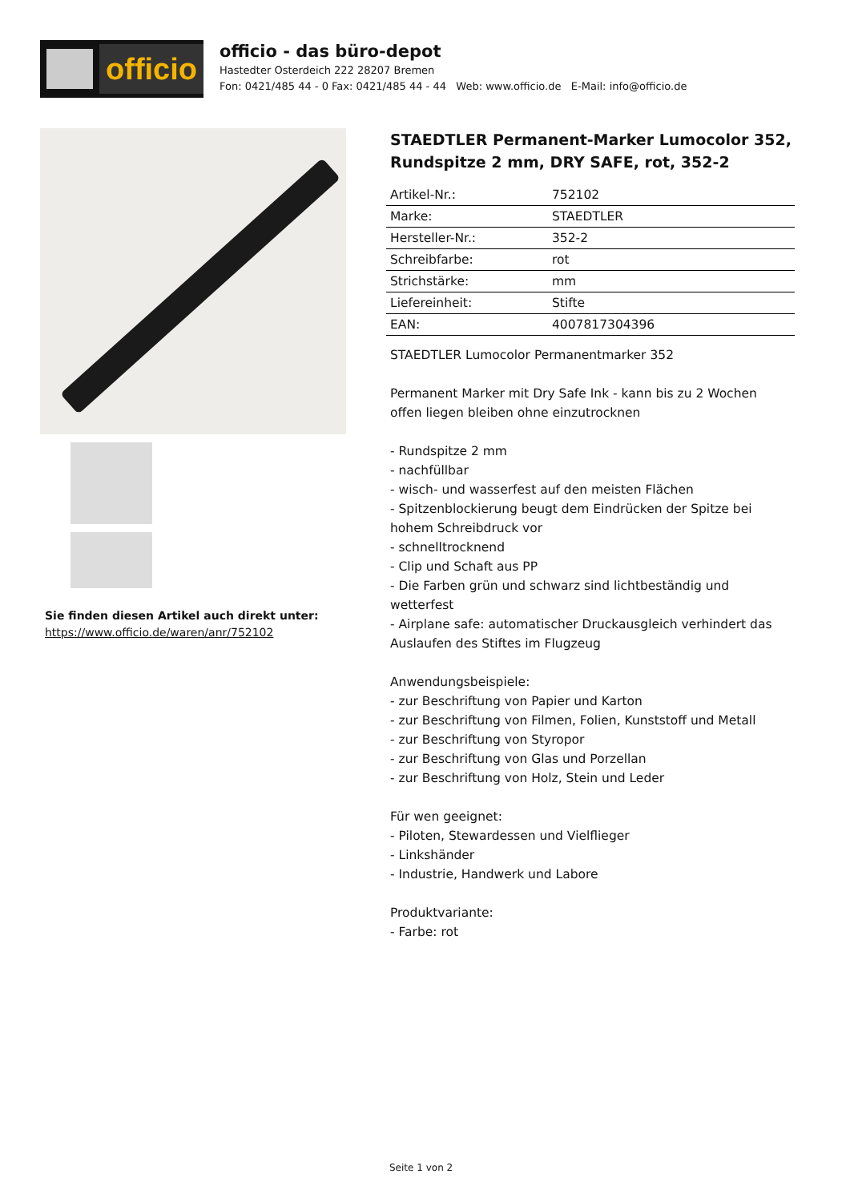officio
officio - das büro-depot
Hastedter Osterdeich 222 28207 Bremen
Fon: 0421/485 44 - 0 Fax: 0421/485 44 - 44 Web: www.officio.de E-Mail: info@officio.de
Sie finden diesen Artikel auch direkt unter:
https://www.officio.de/waren/anr/752102
STAEDTLER Permanent-Marker Lumocolor 352, Rundspitze 2 mm, DRY SAFE, rot, 352-2
| Artikel-Nr.: | 752102 |
| Marke: | STAEDTLER |
| Hersteller-Nr.: | 352-2 |
| Schreibfarbe: | rot |
| Strichstärke: | mm |
| Liefereinheit: | Stifte |
| EAN: | 4007817304396 |
STAEDTLER Lumocolor Permanentmarker 352
Permanent Marker mit Dry Safe Ink - kann bis zu 2 Wochen offen liegen bleiben ohne einzutrocknen
- Rundspitze 2 mm
- nachfüllbar
- wisch- und wasserfest auf den meisten Flächen
- Spitzenblockierung beugt dem Eindrücken der Spitze bei hohem Schreibdruck vor
- schnelltrocknend
- Clip und Schaft aus PP
- Die Farben grün und schwarz sind lichtbeständig und wetterfest
- Airplane safe: automatischer Druckausgleich verhindert das Auslaufen des Stiftes im Flugzeug
Anwendungsbeispiele:
- zur Beschriftung von Papier und Karton
- zur Beschriftung von Filmen, Folien, Kunststoff und Metall
- zur Beschriftung von Styropor
- zur Beschriftung von Glas und Porzellan
- zur Beschriftung von Holz, Stein und Leder
Für wen geeignet:
- Piloten, Stewardessen und Vielflieger
- Linkshänder
- Industrie, Handwerk und Labore
Produktvariante:
- Farbe: rot
Seite 1 von 2